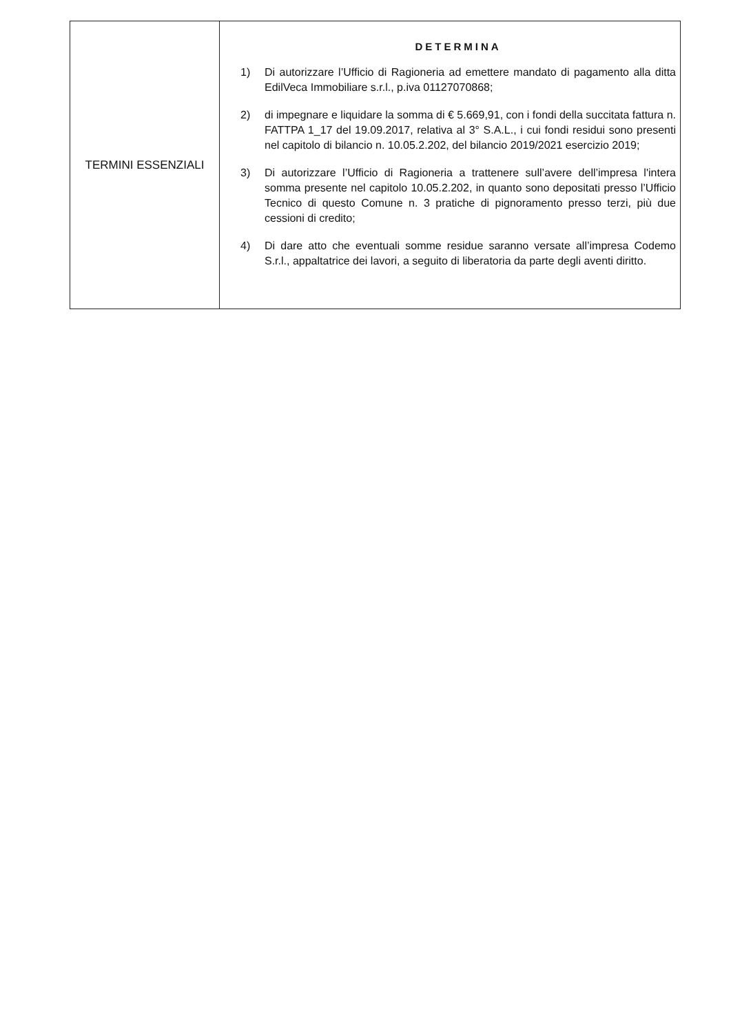| TERMINI ESSENZIALI | DETERMINA 1) Di autorizzare l’Ufficio di Ragioneria ad emettere mandato di pagamento alla ditta EdilVeca Immobiliare s.r.l., p.iva 01127070868; 2) di impegnare e liquidare la somma di € 5.669,91, con i fondi della succitata fattura n. FATTPA 1_17 del 19.09.2017, relativa al 3° S.A.L., i cui fondi residui sono presenti nel capitolo di bilancio n. 10.05.2.202, del bilancio 2019/2021 esercizio 2019; 3) Di autorizzare l’Ufficio di Ragioneria a trattenere sull’avere dell’impresa l'intera somma presente nel capitolo 10.05.2.202, in quanto sono depositati presso l’Ufficio Tecnico di questo Comune n. 3 pratiche di pignoramento presso terzi, più due cessioni di credito; 4) Di dare atto che eventuali somme residue saranno versate all’impresa Codemo S.r.l., appaltatrice dei lavori, a seguito di liberatoria da parte degli aventi diritto. |